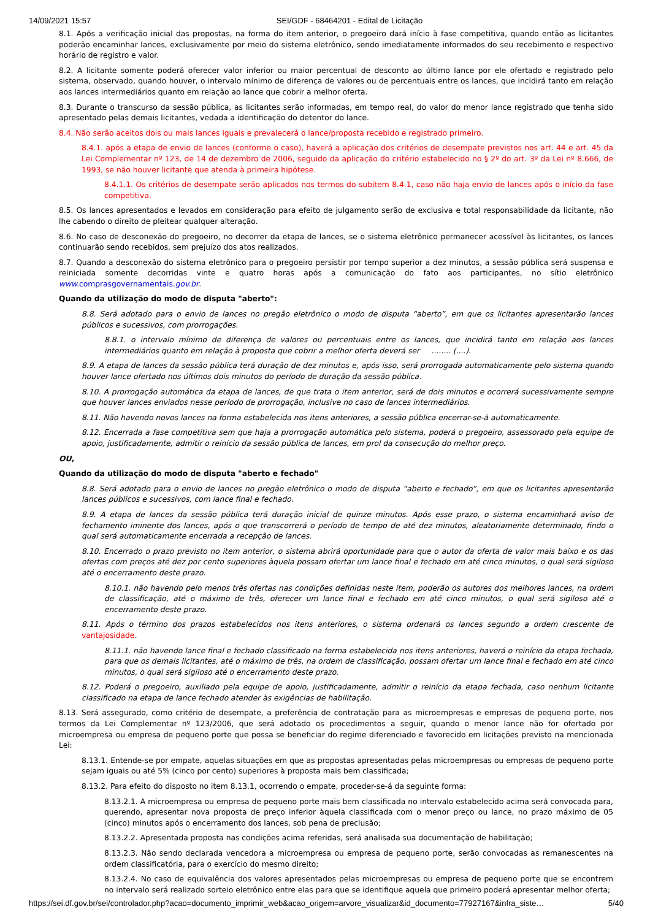14/09/2021 15:57 SEI/GDF - 68464201 - Edital de Licitação
8.1. Após a verificação inicial das propostas, na forma do item anterior, o pregoeiro dará início à fase competitiva, quando então as licitantes poderão encaminhar lances, exclusivamente por meio do sistema eletrônico, sendo imediatamente informados do seu recebimento e respectivo horário de registro e valor.
8.2. A licitante somente poderá oferecer valor inferior ou maior percentual de desconto ao último lance por ele ofertado e registrado pelo sistema, observado, quando houver, o intervalo mínimo de diferença de valores ou de percentuais entre os lances, que incidirá tanto em relação aos lances intermediários quanto em relação ao lance que cobrir a melhor oferta.
8.3. Durante o transcurso da sessão pública, as licitantes serão informadas, em tempo real, do valor do menor lance registrado que tenha sido apresentado pelas demais licitantes, vedada a identificação do detentor do lance.
8.4. Não serão aceitos dois ou mais lances iguais e prevalecerá o lance/proposta recebido e registrado primeiro.
8.4.1. após a etapa de envio de lances (conforme o caso), haverá a aplicação dos critérios de desempate previstos nos art. 44 e art. 45 da Lei Complementar nº 123, de 14 de dezembro de 2006, seguido da aplicação do critério estabelecido no § 2º do art. 3º da Lei nº 8.666, de 1993, se não houver licitante que atenda à primeira hipótese.
8.4.1.1. Os critérios de desempate serão aplicados nos termos do subitem 8.4.1, caso não haja envio de lances após o início da fase competitiva.
8.5. Os lances apresentados e levados em consideração para efeito de julgamento serão de exclusiva e total responsabilidade da licitante, não lhe cabendo o direito de pleitear qualquer alteração.
8.6. No caso de desconexão do pregoeiro, no decorrer da etapa de lances, se o sistema eletrônico permanecer acessível às licitantes, os lances continuarão sendo recebidos, sem prejuízo dos atos realizados.
8.7. Quando a desconexão do sistema eletrônico para o pregoeiro persistir por tempo superior a dez minutos, a sessão pública será suspensa e reiniciada somente decorridas vinte e quatro horas após a comunicação do fato aos participantes, no sítio eletrônico www. comprasgovernamentais.gov.br.
Quando da utilização do modo de disputa "aberto":
8.8. Será adotado para o envio de lances no pregão eletrônico o modo de disputa “aberto”, em que os licitantes apresentarão lances públicos e sucessivos, com prorrogações.
8.8.1. o intervalo mínimo de diferença de valores ou percentuais entre os lances, que incidirá tanto em relação aos lances intermediários quanto em relação à proposta que cobrir a melhor oferta deverá ser ........ (....).
8.9. A etapa de lances da sessão pública terá duração de dez minutos e, após isso, será prorrogada automaticamente pelo sistema quando houver lance ofertado nos últimos dois minutos do período de duração da sessão pública.
8.10. A prorrogação automática da etapa de lances, de que trata o item anterior, será de dois minutos e ocorrerá sucessivamente sempre que houver lances enviados nesse período de prorrogação, inclusive no caso de lances intermediários.
8.11. Não havendo novos lances na forma estabelecida nos itens anteriores, a sessão pública encerrar-se-á automaticamente.
8.12. Encerrada a fase competitiva sem que haja a prorrogação automática pelo sistema, poderá o pregoeiro, assessorado pela equipe de apoio, justificadamente, admitir o reinício da sessão pública de lances, em prol da consecução do melhor preço.
OU,
Quando da utilização do modo de disputa "aberto e fechado"
8.8. Será adotado para o envio de lances no pregão eletrônico o modo de disputa “aberto e fechado”, em que os licitantes apresentarão lances públicos e sucessivos, com lance final e fechado.
8.9. A etapa de lances da sessão pública terá duração inicial de quinze minutos. Após esse prazo, o sistema encaminhará aviso de fechamento iminente dos lances, após o que transcorrerá o período de tempo de até dez minutos, aleatoriamente determinado, findo o qual será automaticamente encerrada a recepção de lances.
8.10. Encerrado o prazo previsto no item anterior, o sistema abrirá oportunidade para que o autor da oferta de valor mais baixo e os das ofertas com preços até dez por cento superiores àquela possam ofertar um lance final e fechado em até cinco minutos, o qual será sigiloso até o encerramento deste prazo.
8.10.1. não havendo pelo menos três ofertas nas condições definidas neste item, poderão os autores dos melhores lances, na ordem de classificação, até o máximo de três, oferecer um lance final e fechado em até cinco minutos, o qual será sigiloso até o encerramento deste prazo.
8.11. Após o término dos prazos estabelecidos nos itens anteriores, o sistema ordenará os lances segundo a ordem crescente de vantajosidade.
8.11.1. não havendo lance final e fechado classificado na forma estabelecida nos itens anteriores, haverá o reinício da etapa fechada, para que os demais licitantes, até o máximo de três, na ordem de classificação, possam ofertar um lance final e fechado em até cinco minutos, o qual será sigiloso até o encerramento deste prazo.
8.12. Poderá o pregoeiro, auxiliado pela equipe de apoio, justificadamente, admitir o reinício da etapa fechada, caso nenhum licitante classificado na etapa de lance fechado atender às exigências de habilitação.
8.13. Será assegurado, como critério de desempate, a preferência de contratação para as microempresas e empresas de pequeno porte, nos termos da Lei Complementar nº 123/2006, que será adotado os procedimentos a seguir, quando o menor lance não for ofertado por microempresa ou empresa de pequeno porte que possa se beneficiar do regime diferenciado e favorecido em licitações previsto na mencionada Lei:
8.13.1. Entende-se por empate, aquelas situações em que as propostas apresentadas pelas microempresas ou empresas de pequeno porte sejam iguais ou até 5% (cinco por cento) superiores à proposta mais bem classificada;
8.13.2. Para efeito do disposto no item 8.13.1, ocorrendo o empate, proceder-se-á da seguinte forma:
8.13.2.1. A microempresa ou empresa de pequeno porte mais bem classificada no intervalo estabelecido acima será convocada para, querendo, apresentar nova proposta de preço inferior àquela classificada com o menor preço ou lance, no prazo máximo de 05 (cinco) minutos após o encerramento dos lances, sob pena de preclusão;
8.13.2.2. Apresentada proposta nas condições acima referidas, será analisada sua documentação de habilitação;
8.13.2.3. Não sendo declarada vencedora a microempresa ou empresa de pequeno porte, serão convocadas as remanescentes na ordem classificatória, para o exercício do mesmo direito;
8.13.2.4. No caso de equivalência dos valores apresentados pelas microempresas ou empresa de pequeno porte que se encontrem no intervalo será realizado sorteio eletrônico entre elas para que se identifique aquela que primeiro poderá apresentar melhor oferta;
https://sei.df.gov.br/sei/controlador.php?acao=documento_imprimir_web&acao_origem=arvore_visualizar&id_documento=77927167&infra_siste… 5/40